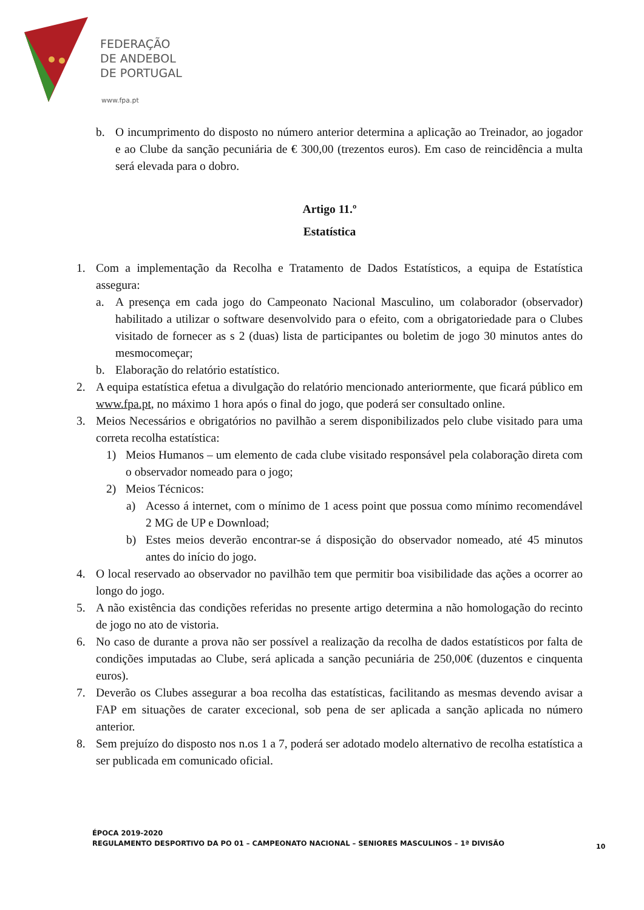FEDERAÇÃO
DE ANDEBOL
DE PORTUGAL
www.fpa.pt
b. O incumprimento do disposto no número anterior determina a aplicação ao Treinador, ao jogador e ao Clube da sanção pecuniária de € 300,00 (trezentos euros). Em caso de reincidência a multa será elevada para o dobro.
Artigo 11.º
Estatística
1. Com a implementação da Recolha e Tratamento de Dados Estatísticos, a equipa de Estatística assegura:
a. A presença em cada jogo do Campeonato Nacional Masculino, um colaborador (observador) habilitado a utilizar o software desenvolvido para o efeito, com a obrigatoriedade para o Clubes visitado de fornecer as s 2 (duas) lista de participantes ou boletim de jogo 30 minutos antes do mesmocomeçar;
b. Elaboração do relatório estatístico.
2. A equipa estatística efetua a divulgação do relatório mencionado anteriormente, que ficará público em www.fpa.pt, no máximo 1 hora após o final do jogo, que poderá ser consultado online.
3. Meios Necessários e obrigatórios no pavilhão a serem disponibilizados pelo clube visitado para uma correta recolha estatística:
1) Meios Humanos – um elemento de cada clube visitado responsável pela colaboração direta com o observador nomeado para o jogo;
2) Meios Técnicos:
a) Acesso á internet, com o mínimo de 1 acess point que possua como mínimo recomendável 2 MG de UP e Download;
b) Estes meios deverão encontrar-se á disposição do observador nomeado, até 45 minutos antes do início do jogo.
4. O local reservado ao observador no pavilhão tem que permitir boa visibilidade das ações a ocorrer ao longo do jogo.
5. A não existência das condições referidas no presente artigo determina a não homologação do recinto de jogo no ato de vistoria.
6. No caso de durante a prova não ser possível a realização da recolha de dados estatísticos por falta de condições imputadas ao Clube, será aplicada a sanção pecuniária de 250,00€ (duzentos e cinquenta euros).
7. Deverão os Clubes assegurar a boa recolha das estatísticas, facilitando as mesmas devendo avisar a FAP em situações de carater excecional, sob pena de ser aplicada a sanção aplicada no número anterior.
8. Sem prejuízo do disposto nos n.os 1 a 7, poderá ser adotado modelo alternativo de recolha estatística a ser publicada em comunicado oficial.
ÉPOCA 2019-2020
REGULAMENTO DESPORTIVO DA PO 01 – CAMPEONATO NACIONAL – SENIORES MASCULINOS – 1ª DIVISÃO
10